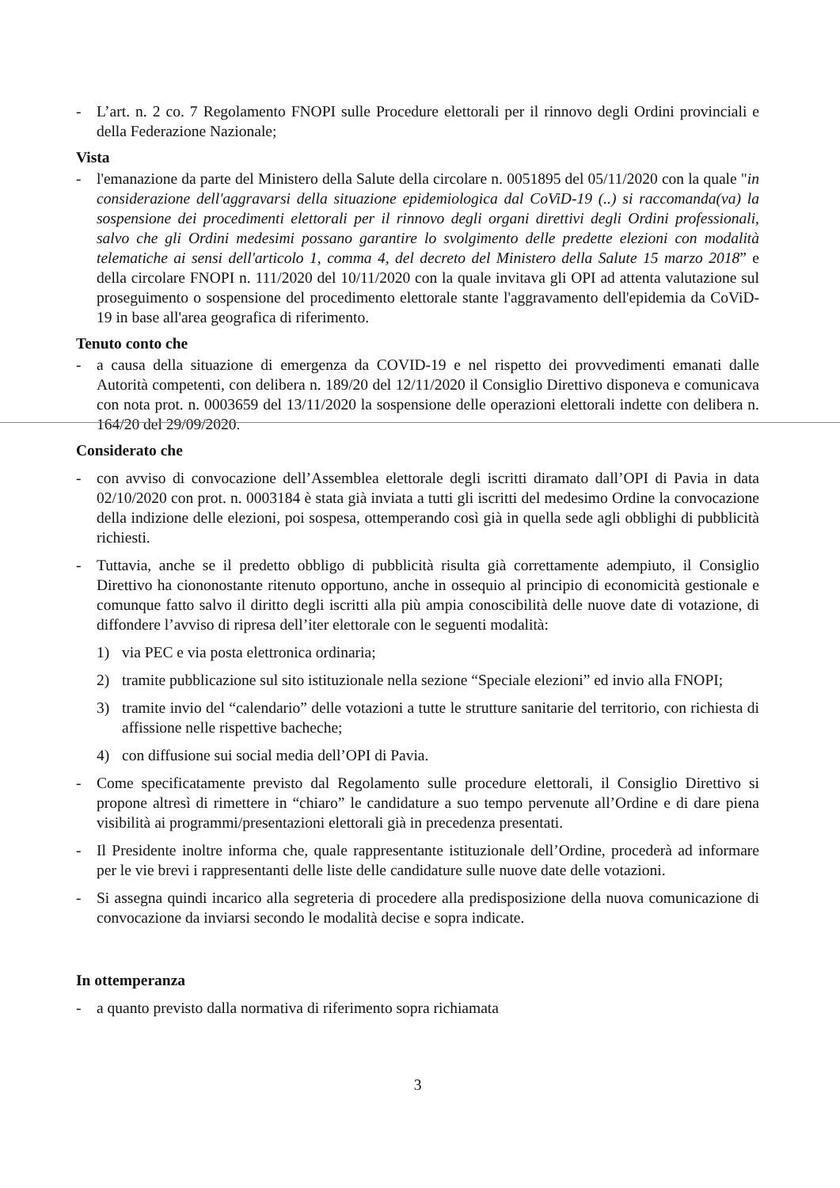- L’art. n. 2 co. 7 Regolamento FNOPI sulle Procedure elettorali per il rinnovo degli Ordini provinciali e della Federazione Nazionale;
Vista
- l'emanazione da parte del Ministero della Salute della circolare n. 0051895 del 05/11/2020 con la quale "in considerazione dell'aggravarsi della situazione epidemiologica dal CoViD-19 (..) si raccomanda(va) la sospensione dei procedimenti elettorali per il rinnovo degli organi direttivi degli Ordini professionali, salvo che gli Ordini medesimi possano garantire lo svolgimento delle predette elezioni con modalità telematiche ai sensi dell'articolo 1, comma 4, del decreto del Ministero della Salute 15 marzo 2018” e della circolare FNOPI n. 111/2020 del 10/11/2020 con la quale invitava gli OPI ad attenta valutazione sul proseguimento o sospensione del procedimento elettorale stante l'aggravamento dell'epidemia da CoViD-19 in base all'area geografica di riferimento.
Tenuto conto che
- a causa della situazione di emergenza da COVID-19 e nel rispetto dei provvedimenti emanati dalle Autorità competenti, con delibera n. 189/20 del 12/11/2020 il Consiglio Direttivo disponeva e comunicava con nota prot. n. 0003659 del 13/11/2020 la sospensione delle operazioni elettorali indette con delibera n. 164/20 del 29/09/2020.
Considerato che
- con avviso di convocazione dell’Assemblea elettorale degli iscritti diramato dall’OPI di Pavia in data 02/10/2020 con prot. n. 0003184 è stata già inviata a tutti gli iscritti del medesimo Ordine la convocazione della indizione delle elezioni, poi sospesa, ottemperando così già in quella sede agli obblighi di pubblicità richiesti.
- Tuttavia, anche se il predetto obbligo di pubblicità risulta già correttamente adempiuto, il Consiglio Direttivo ha ciononostante ritenuto opportuno, anche in ossequio al principio di economicità gestionale e comunque fatto salvo il diritto degli iscritti alla più ampia conoscibilità delle nuove date di votazione, di diffondere l’avviso di ripresa dell’iter elettorale con le seguenti modalità:
1) via PEC e via posta elettronica ordinaria;
2) tramite pubblicazione sul sito istituzionale nella sezione “Speciale elezioni” ed invio alla FNOPI;
3) tramite invio del “calendario” delle votazioni a tutte le strutture sanitarie del territorio, con richiesta di affissione nelle rispettive bacheche;
4) con diffusione sui social media dell’OPI di Pavia.
- Come specificatamente previsto dal Regolamento sulle procedure elettorali, il Consiglio Direttivo si propone altresì di rimettere in “chiaro” le candidature a suo tempo pervenute all’Ordine e di dare piena visibilità ai programmi/presentazioni elettorali già in precedenza presentati.
- Il Presidente inoltre informa che, quale rappresentante istituzionale dell’Ordine, procederà ad informare per le vie brevi i rappresentanti delle liste delle candidature sulle nuove date delle votazioni.
- Si assegna quindi incarico alla segreteria di procedere alla predisposizione della nuova comunicazione di convocazione da inviarsi secondo le modalità decise e sopra indicate.
In ottemperanza
- a quanto previsto dalla normativa di riferimento sopra richiamata
3